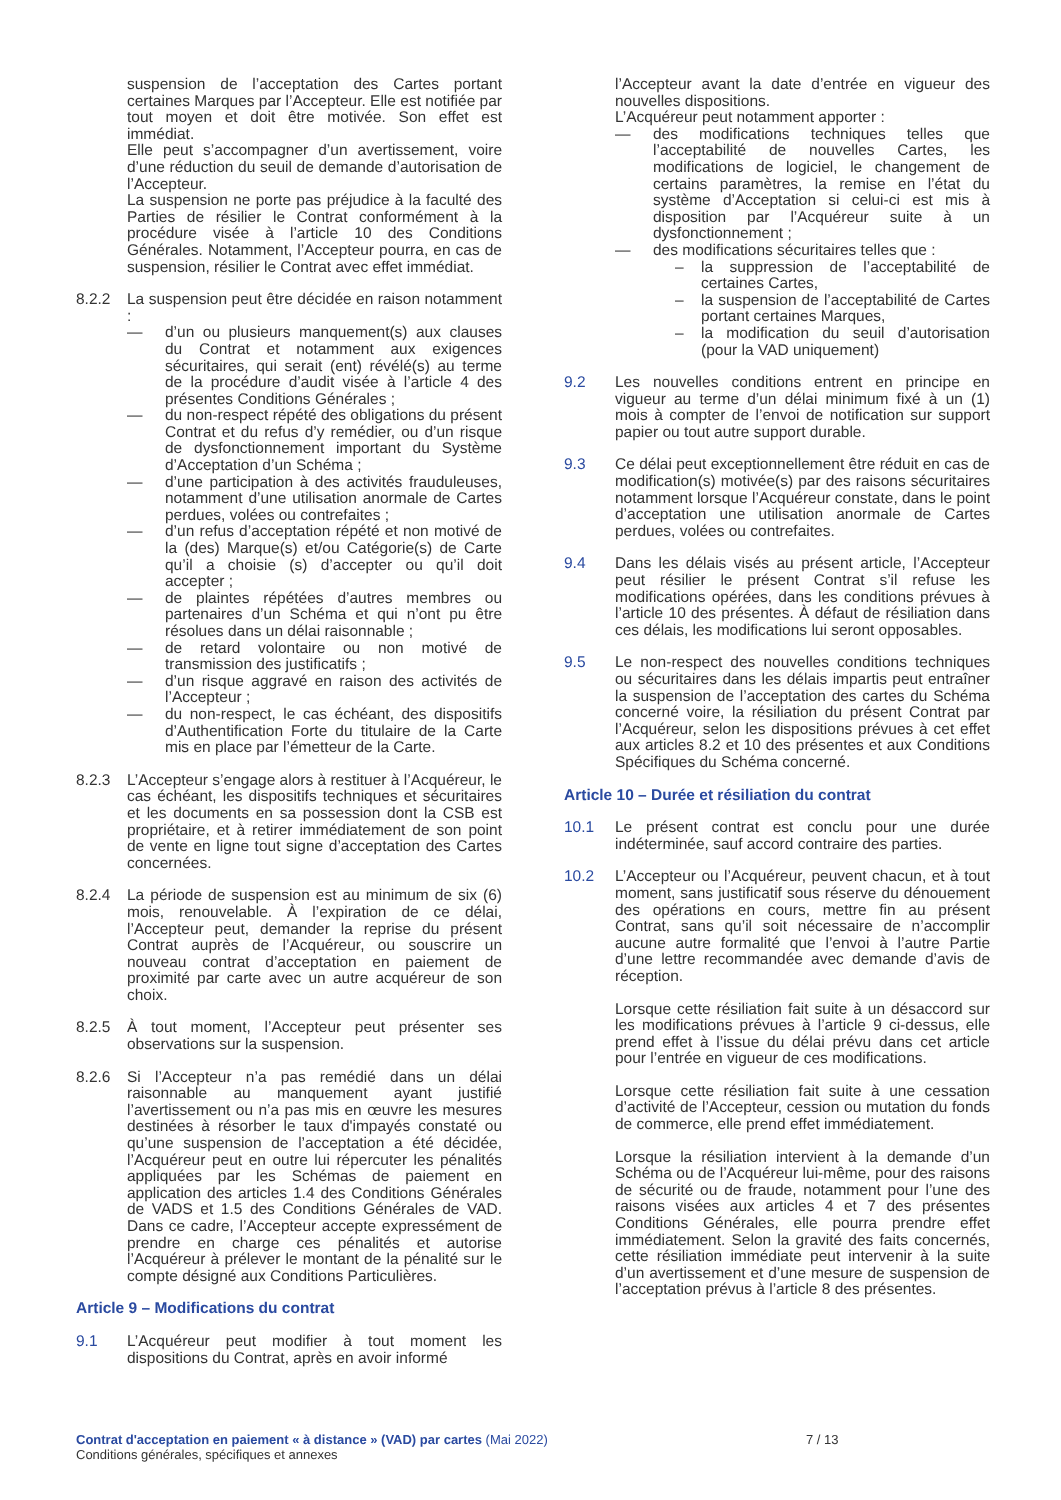suspension de l’acceptation des Cartes portant certaines Marques par l’Accepteur. Elle est notifiée par tout moyen et doit être motivée. Son effet est immédiat.
Elle peut s’accompagner d’un avertissement, voire d’une réduction du seuil de demande d’autorisation de l’Accepteur.
La suspension ne porte pas préjudice à la faculté des Parties de résilier le Contrat conformément à la procédure visée à l’article 10 des Conditions Générales. Notamment, l’Accepteur pourra, en cas de suspension, résilier le Contrat avec effet immédiat.
8.2.2 La suspension peut être décidée en raison notamment :
— d’un ou plusieurs manquement(s) aux clauses du Contrat et notamment aux exigences sécuritaires, qui serait (ent) révélé(s) au terme de la procédure d’audit visée à l’article 4 des présentes Conditions Générales ;
— du non-respect répété des obligations du présent Contrat et du refus d’y remédier, ou d’un risque de dysfonctionnement important du Système d’Acceptation d’un Schéma ;
— d’une participation à des activités frauduleuses, notamment d’une utilisation anormale de Cartes perdues, volées ou contrefaites ;
— d’un refus d’acceptation répété et non motivé de la (des) Marque(s) et/ou Catégorie(s) de Carte qu’il a choisie (s) d’accepter ou qu’il doit accepter ;
— de plaintes répétées d’autres membres ou partenaires d’un Schéma et qui n’ont pu être résolues dans un délai raisonnable ;
— de retard volontaire ou non motivé de transmission des justificatifs ;
— d’un risque aggravé en raison des activités de l’Accepteur ;
— du non-respect, le cas échéant, des dispositifs d’Authentification Forte du titulaire de la Carte mis en place par l’émetteur de la Carte.
8.2.3 L’Accepteur s’engage alors à restituer à l’Acquéreur, le cas échéant, les dispositifs techniques et sécuritaires et les documents en sa possession dont la CSB est propriétaire, et à retirer immédiatement de son point de vente en ligne tout signe d’acceptation des Cartes concernées.
8.2.4 La période de suspension est au minimum de six (6) mois, renouvelable. À l’expiration de ce délai, l’Accepteur peut, demander la reprise du présent Contrat auprès de l’Acquéreur, ou souscrire un nouveau contrat d’acceptation en paiement de proximité par carte avec un autre acquéreur de son choix.
8.2.5 À tout moment, l’Accepteur peut présenter ses observations sur la suspension.
8.2.6 Si l’Accepteur n’a pas remédié dans un délai raisonnable au manquement ayant justifié l’avertissement ou n’a pas mis en œuvre les mesures destinées à résorber le taux d'impayés constaté ou qu’une suspension de l’acceptation a été décidée, l’Acquéreur peut en outre lui répercuter les pénalités appliquées par les Schémas de paiement en application des articles 1.4 des Conditions Générales de VADS et 1.5 des Conditions Générales de VAD. Dans ce cadre, l’Accepteur accepte expressément de prendre en charge ces pénalités et autorise l’Acquéreur à prélever le montant de la pénalité sur le compte désigné aux Conditions Particulières.
Article 9 – Modifications du contrat
9.1 L’Acquéreur peut modifier à tout moment les dispositions du Contrat, après en avoir informé
l’Accepteur avant la date d’entrée en vigueur des nouvelles dispositions.
L’Acquéreur peut notamment apporter :
— des modifications techniques telles que l’acceptabilité de nouvelles Cartes, les modifications de logiciel, le changement de certains paramètres, la remise en l’état du système d’Acceptation si celui-ci est mis à disposition par l’Acquéreur suite à un dysfonctionnement ;
— des modifications sécuritaires telles que :
– la suppression de l’acceptabilité de certaines Cartes,
– la suspension de l’acceptabilité de Cartes portant certaines Marques,
– la modification du seuil d’autorisation (pour la VAD uniquement)
9.2 Les nouvelles conditions entrent en principe en vigueur au terme d’un délai minimum fixé à un (1) mois à compter de l’envoi de notification sur support papier ou tout autre support durable.
9.3 Ce délai peut exceptionnellement être réduit en cas de modification(s) motivée(s) par des raisons sécuritaires notamment lorsque l’Acquéreur constate, dans le point d’acceptation une utilisation anormale de Cartes perdues, volées ou contrefaites.
9.4 Dans les délais visés au présent article, l’Accepteur peut résilier le présent Contrat s’il refuse les modifications opérées, dans les conditions prévues à l’article 10 des présentes. À défaut de résiliation dans ces délais, les modifications lui seront opposables.
9.5 Le non-respect des nouvelles conditions techniques ou sécuritaires dans les délais impartis peut entraîner la suspension de l’acceptation des cartes du Schéma concerné voire, la résiliation du présent Contrat par l’Acquéreur, selon les dispositions prévues à cet effet aux articles 8.2 et 10 des présentes et aux Conditions Spécifiques du Schéma concerné.
Article 10 – Durée et résiliation du contrat
10.1 Le présent contrat est conclu pour une durée indéterminée, sauf accord contraire des parties.
10.2 L’Accepteur ou l’Acquéreur, peuvent chacun, et à tout moment, sans justificatif sous réserve du dénouement des opérations en cours, mettre fin au présent Contrat, sans qu’il soit nécessaire de n’accomplir aucune autre formalité que l’envoi à l’autre Partie d’une lettre recommandée avec demande d’avis de réception.
Lorsque cette résiliation fait suite à un désaccord sur les modifications prévues à l’article 9 ci-dessus, elle prend effet à l’issue du délai prévu dans cet article pour l’entrée en vigueur de ces modifications.
Lorsque cette résiliation fait suite à une cessation d’activité de l’Accepteur, cession ou mutation du fonds de commerce, elle prend effet immédiatement.
Lorsque la résiliation intervient à la demande d’un Schéma ou de l’Acquéreur lui-même, pour des raisons de sécurité ou de fraude, notamment pour l’une des raisons visées aux articles 4 et 7 des présentes Conditions Générales, elle pourra prendre effet immédiatement. Selon la gravité des faits concernés, cette résiliation immédiate peut intervenir à la suite d’un avertissement et d’une mesure de suspension de l’acceptation prévus à l’article 8 des présentes.
Contrat d'acceptation en paiement « à distance » (VAD) par cartes (Mai 2022) 7 / 13
Conditions générales, spécifiques et annexes